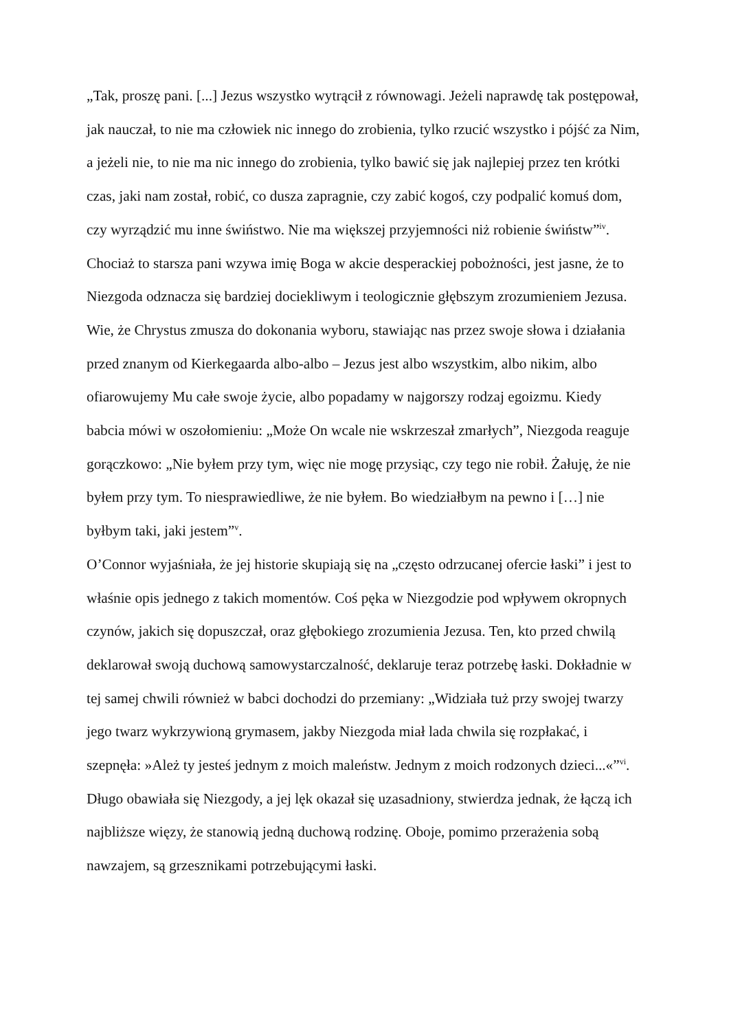„Tak, proszę pani. [...] Jezus wszystko wytrącił z równowagi. Jeżeli naprawdę tak postępował, jak nauczał, to nie ma człowiek nic innego do zrobienia, tylko rzucić wszystko i pójść za Nim, a jeżeli nie, to nie ma nic innego do zrobienia, tylko bawić się jak najlepiej przez ten krótki czas, jaki nam został, robić, co dusza zapragnie, czy zabić kogoś, czy podpalić komuś dom, czy wyrządzić mu inne świństwo. Nie ma większej przyjemności niż robienie świństw”<sup>iv</sup>. Chociaż to starsza pani wzywa imię Boga w akcie desperackiej pobożności, jest jasne, że to Niezgoda odznacza się bardziej dociekliwym i teologicznie głębszym zrozumieniem Jezusa. Wie, że Chrystus zmusza do dokonania wyboru, stawiając nas przez swoje słowa i działania przed znanym od Kierkegaarda albo-albo – Jezus jest albo wszystkim, albo nikim, albo ofiarowujemy Mu całe swoje życie, albo popadamy w najgorszy rodzaj egoizmu. Kiedy babcia mówi w oszołomieniu: „Może On wcale nie wskrzeszał zmarłych”, Niezgoda reaguje gorączkowo: „Nie byłem przy tym, więc nie mogę przysiąc, czy tego nie robił. Żałuję, że nie byłem przy tym. To niesprawiedliwe, że nie byłem. Bo wiedziałbym na pewno i […] nie byłbym taki, jaki jestem”<sup>v</sup>.
O’Connor wyjaśniała, że jej historie skupiają się na „często odrzucanej ofercie łaski” i jest to właśnie opis jednego z takich momentów. Coś pęka w Niezgodzie pod wpływem okropnych czynów, jakich się dopuszczał, oraz głębokiego zrozumienia Jezusa. Ten, kto przed chwilą deklarował swoją duchową samowystarczalność, deklaruje teraz potrzebę łaski. Dokładnie w tej samej chwili również w babci dochodzi do przemiany: „Widziała tuż przy swojej twarzy jego twarz wykrzywioną grymasem, jakby Niezgoda miał lada chwila się rozpłakać, i szepnęła: »Ależ ty jesteś jednym z moich maleństw. Jednym z moich rodzonych dzieci...«”<sup>vi</sup>. Długo obawiała się Niezgody, a jej lęk okazał się uzasadniony, stwierdza jednak, że łączą ich najbliższe więzy, że stanowią jedną duchową rodzinę. Oboje, pomimo przerażenia sobą nawzajem, są grzesznikami potrzebującymi łaski.